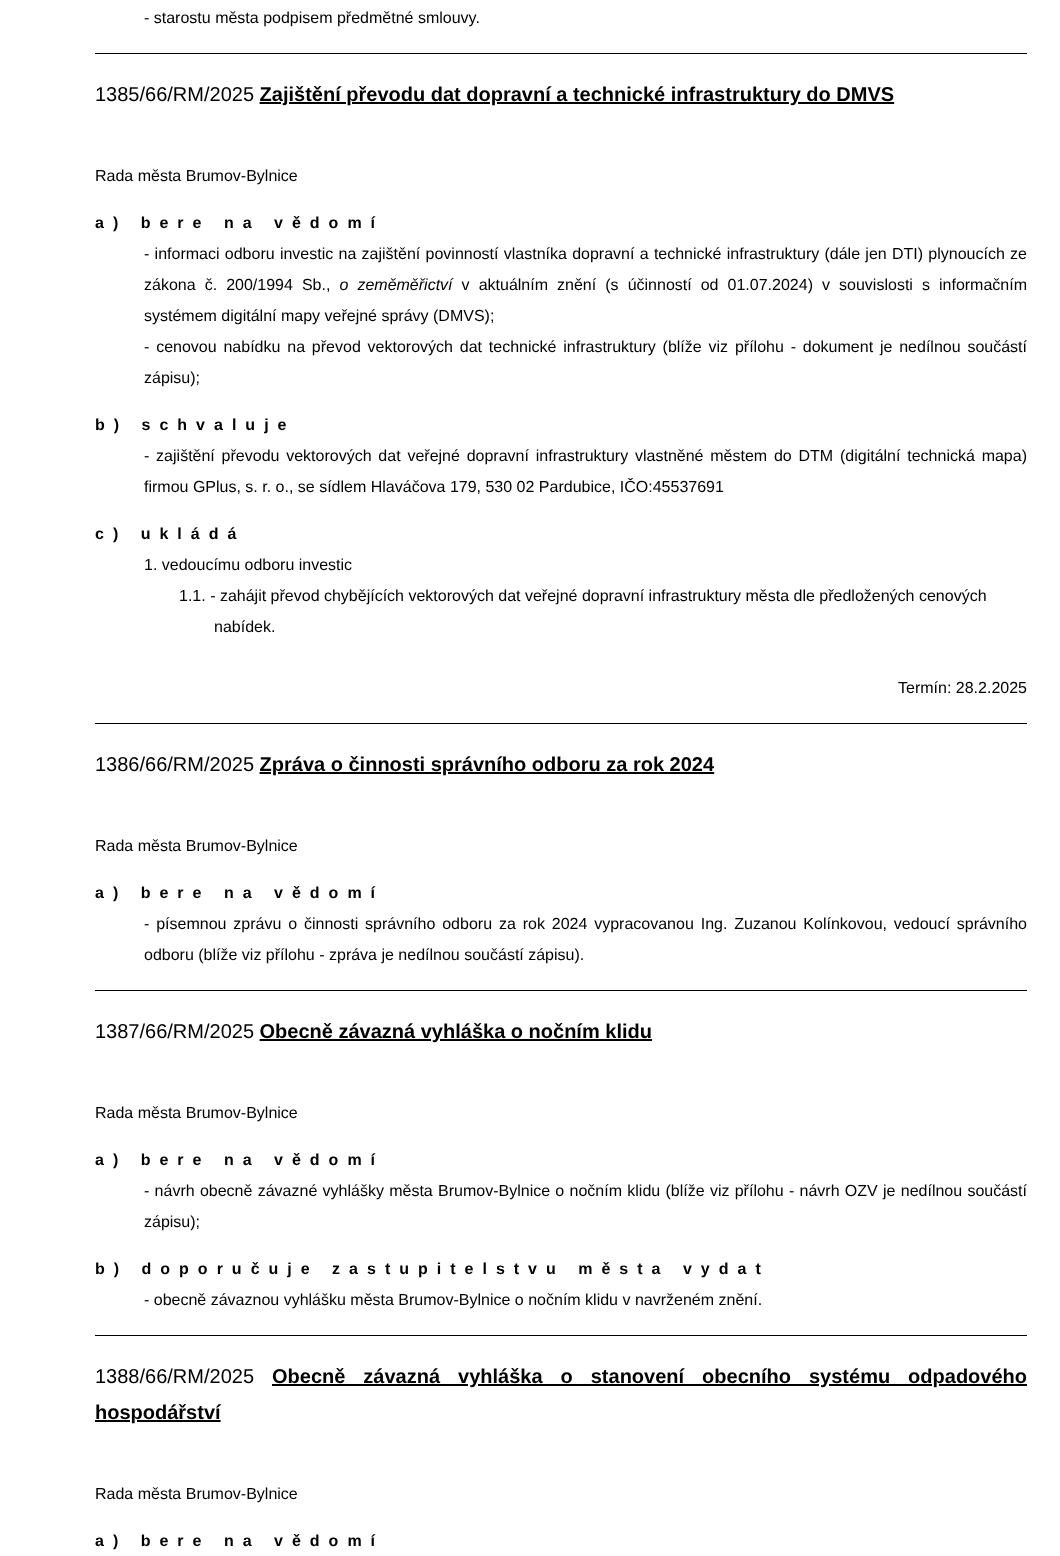- starostu města podpisem předmětné smlouvy.
1385/66/RM/2025 Zajištění převodu dat dopravní a technické infrastruktury do DMVS
Rada města Brumov-Bylnice
a) bere na vědomí
- informaci odboru investic na zajištění povinností vlastníka dopravní a technické infrastruktury (dále jen DTI) plynoucích ze zákona č. 200/1994 Sb., o zeměměřictví v aktuálním znění (s účinností od 01.07.2024) v souvislosti s informačním systémem digitální mapy veřejné správy (DMVS);
- cenovou nabídku na převod vektorových dat technické infrastruktury (blíže viz přílohu - dokument je nedílnou součástí zápisu);
b) schvaluje
- zajištění převodu vektorových dat veřejné dopravní infrastruktury vlastněné městem do DTM (digitální technická mapa) firmou GPlus, s. r. o., se sídlem Hlaváčova 179, 530 02 Pardubice, IČO:45537691
c) ukládá
1. vedoucímu odboru investic
1.1. - zahájit převod chybějících vektorových dat veřejné dopravní infrastruktury města dle předložených cenových nabídek.
Termín: 28.2.2025
1386/66/RM/2025 Zpráva o činnosti správního odboru za rok 2024
Rada města Brumov-Bylnice
a) bere na vědomí
- písemnou zprávu o činnosti správního odboru za rok 2024 vypracovanou Ing. Zuzanou Kolínkovou, vedoucí správního odboru (blíže viz přílohu - zpráva je nedílnou součástí zápisu).
1387/66/RM/2025 Obecně závazná vyhláška o nočním klidu
Rada města Brumov-Bylnice
a) bere na vědomí
- návrh obecně závazné vyhlášky města Brumov-Bylnice o nočním klidu (blíže viz přílohu - návrh OZV je nedílnou součástí zápisu);
b) doporučuje zastupitelstvu města vydat
- obecně závaznou vyhlášku města Brumov-Bylnice o nočním klidu v navrženém znění.
1388/66/RM/2025 Obecně závazná vyhláška o stanovení obecního systému odpadového hospodářství
Rada města Brumov-Bylnice
a) bere na vědomí